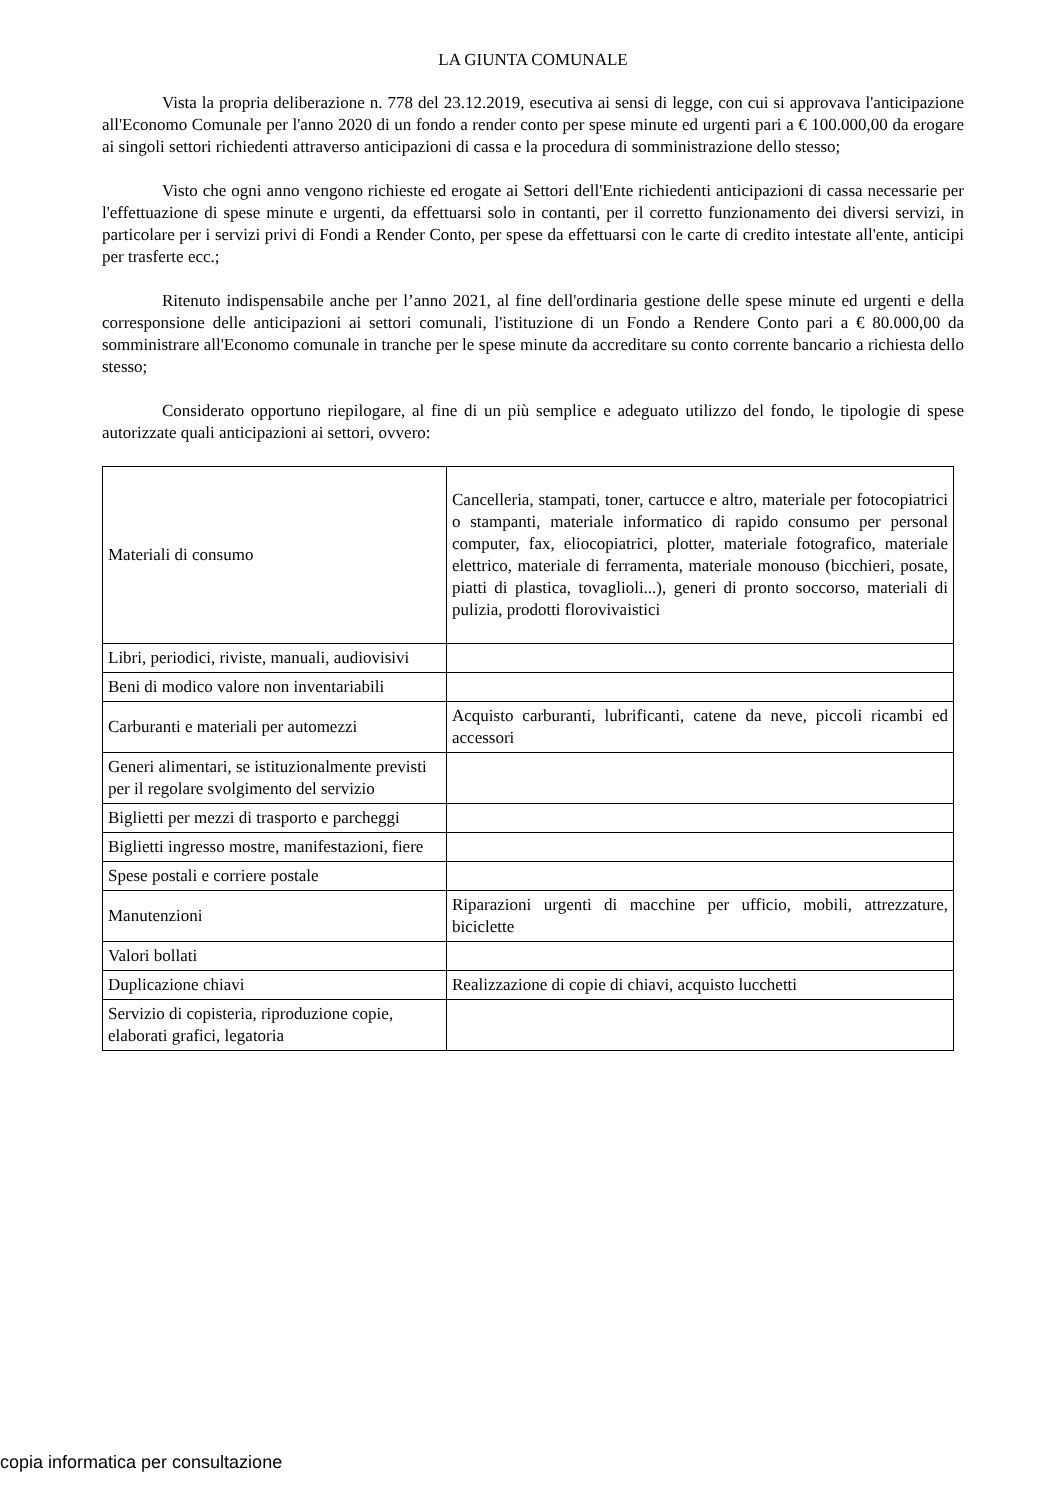LA GIUNTA COMUNALE
Vista la propria deliberazione n. 778 del 23.12.2019, esecutiva ai sensi di legge, con cui si approvava l'anticipazione all'Economo Comunale per l'anno 2020 di un fondo a render conto per spese minute ed urgenti pari a € 100.000,00 da erogare ai singoli settori richiedenti attraverso anticipazioni di cassa e la procedura di somministrazione dello stesso;
Visto che ogni anno vengono richieste ed erogate ai Settori dell'Ente richiedenti anticipazioni di cassa necessarie per l'effettuazione di spese minute e urgenti, da effettuarsi solo in contanti, per il corretto funzionamento dei diversi servizi, in particolare per i servizi privi di Fondi a Render Conto, per spese da effettuarsi con le carte di credito intestate all'ente, anticipi per trasferte ecc.;
Ritenuto indispensabile anche per l’anno 2021, al fine dell'ordinaria gestione delle spese minute ed urgenti e della corresponsione delle anticipazioni ai settori comunali, l'istituzione di un Fondo a Rendere Conto pari a € 80.000,00 da somministrare all'Economo comunale in tranche per le spese minute da accreditare su conto corrente bancario a richiesta dello stesso;
Considerato opportuno riepilogare, al fine di un più semplice e adeguato utilizzo del fondo, le tipologie di spese autorizzate quali anticipazioni ai settori, ovvero:
| Materiali di consumo | Cancelleria, stampati, toner, cartucce e altro, materiale per fotocopiatrici o stampanti, materiale informatico di rapido consumo per personal computer, fax, eliocopiatrici, plotter, materiale fotografico, materiale elettrico, materiale di ferramenta, materiale monouso (bicchieri, posate, piatti di plastica, tovaglioli...), generi di pronto soccorso, materiali di pulizia, prodotti florovivaistici |
| Libri, periodici, riviste, manuali, audiovisivi | |
| Beni di modico valore non inventariabili | |
| Carburanti e materiali per automezzi | Acquisto carburanti, lubrificanti, catene da neve, piccoli ricambi ed accessori |
| Generi alimentari, se istituzionalmente previsti per il regolare svolgimento del servizio | |
| Biglietti per mezzi di trasporto e parcheggi | |
| Biglietti ingresso mostre, manifestazioni, fiere | |
| Spese postali e corriere postale | |
| Manutenzioni | Riparazioni urgenti di macchine per ufficio, mobili, attrezzature, biciclette |
| Valori bollati | |
| Duplicazione chiavi | Realizzazione di copie di chiavi, acquisto lucchetti |
| Servizio di copisteria, riproduzione copie, elaborati grafici, legatoria | |
copia informatica per consultazione